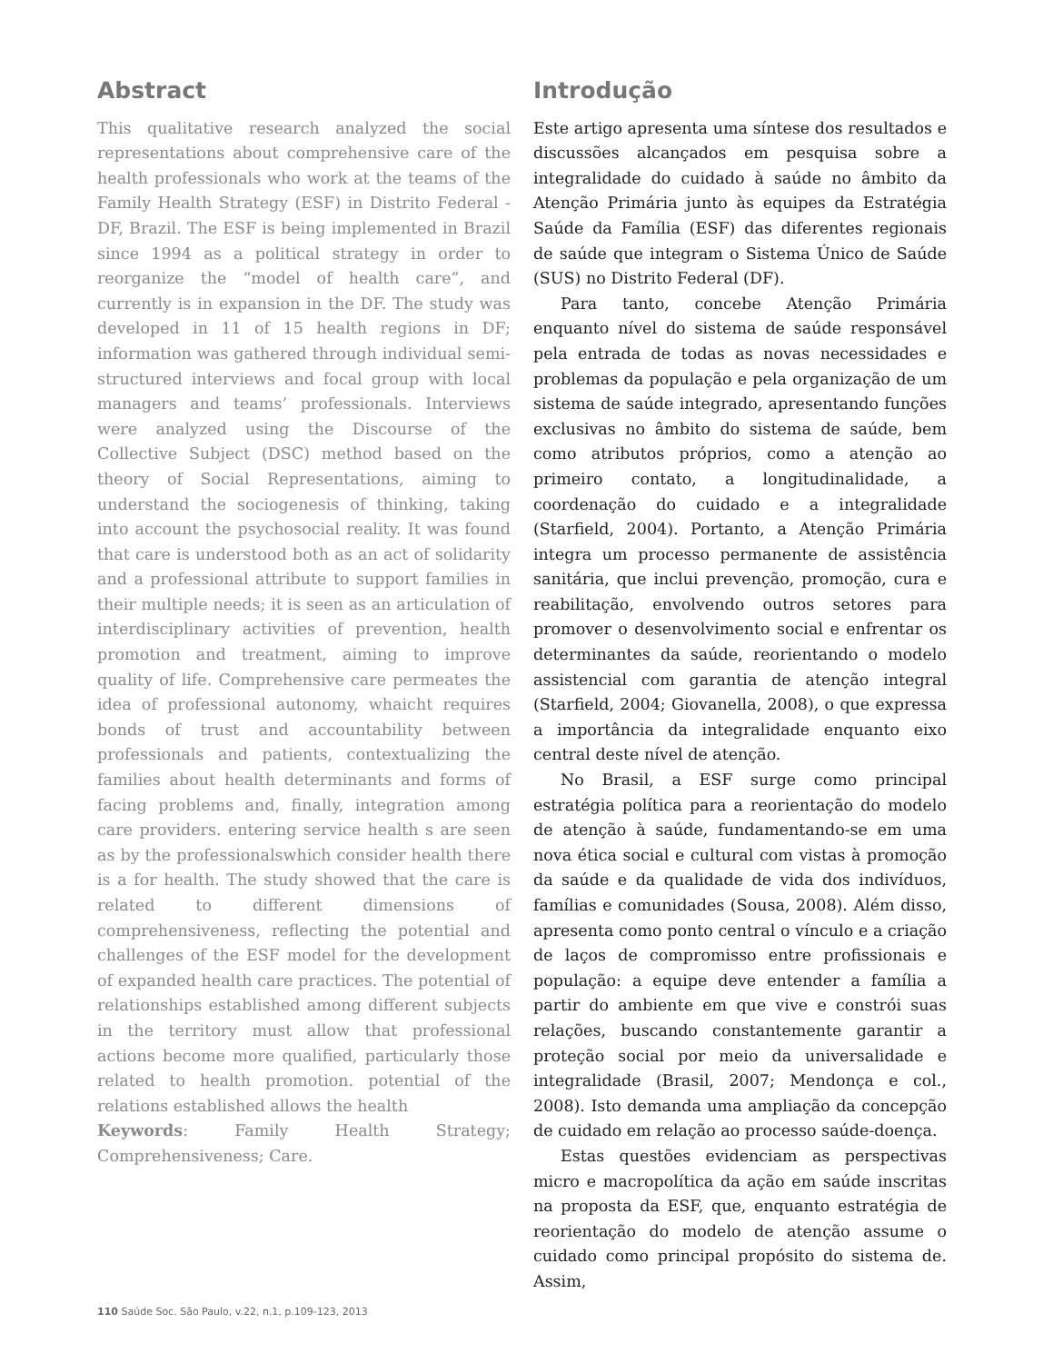Abstract
This qualitative research analyzed the social representations about comprehensive care of the health professionals who work at the teams of the Family Health Strategy (ESF) in Distrito Federal - DF, Brazil. The ESF is being implemented in Brazil since 1994 as a political strategy in order to reorganize the “model of health care”, and currently is in expansion in the DF. The study was developed in 11 of 15 health regions in DF; information was gathered through individual semi-structured interviews and focal group with local managers and teams’ professionals. Interviews were analyzed using the Discourse of the Collective Subject (DSC) method based on the theory of Social Representations, aiming to understand the sociogenesis of thinking, taking into account the psychosocial reality. It was found that care is understood both as an act of solidarity and a professional attribute to support families in their multiple needs; it is seen as an articulation of interdisciplinary activities of prevention, health promotion and treatment, aiming to improve quality of life. Comprehensive care permeates the idea of professional autonomy, whaicht requires bonds of trust and accountability between professionals and patients, contextualizing the families about health determinants and forms of facing problems and, finally, integration among care providers. entering service health s are seen as by the professionalswhich consider health there is a for health. The study showed that the care is related to different dimensions of comprehensiveness, reflecting the potential and challenges of the ESF model for the development of expanded health care practices. The potential of relationships established among different subjects in the territory must allow that professional actions become more qualified, particularly those related to health promotion. potential of the relations established allows the health
Keywords: Family Health Strategy; Comprehensiveness; Care.
Introdução
Este artigo apresenta uma síntese dos resultados e discussões alcançados em pesquisa sobre a integralidade do cuidado à saúde no âmbito da Atenção Primária junto às equipes da Estratégia Saúde da Família (ESF) das diferentes regionais de saúde que integram o Sistema Único de Saúde (SUS) no Distrito Federal (DF).
Para tanto, concebe Atenção Primária enquanto nível do sistema de saúde responsável pela entrada de todas as novas necessidades e problemas da população e pela organização de um sistema de saúde integrado, apresentando funções exclusivas no âmbito do sistema de saúde, bem como atributos próprios, como a atenção ao primeiro contato, a longitudinalidade, a coordenação do cuidado e a integralidade (Starfield, 2004). Portanto, a Atenção Primária integra um processo permanente de assistência sanitária, que inclui prevenção, promoção, cura e reabilitação, envolvendo outros setores para promover o desenvolvimento social e enfrentar os determinantes da saúde, reorientando o modelo assistencial com garantia de atenção integral (Starfield, 2004; Giovanella, 2008), o que expressa a importância da integralidade enquanto eixo central deste nível de atenção.
No Brasil, a ESF surge como principal estratégia política para a reorientação do modelo de atenção à saúde, fundamentando-se em uma nova ética social e cultural com vistas à promoção da saúde e da qualidade de vida dos indivíduos, famílias e comunidades (Sousa, 2008). Além disso, apresenta como ponto central o vínculo e a criação de laços de compromisso entre profissionais e população: a equipe deve entender a família a partir do ambiente em que vive e constrói suas relações, buscando constantemente garantir a proteção social por meio da universalidade e integralidade (Brasil, 2007; Mendonça e col., 2008). Isto demanda uma ampliação da concepção de cuidado em relação ao processo saúde-doença.
Estas questões evidenciam as perspectivas micro e macropolítica da ação em saúde inscritas na proposta da ESF, que, enquanto estratégia de reorientação do modelo de atenção assume o cuidado como principal propósito do sistema de. Assim,
110 Saúde Soc. São Paulo, v.22, n.1, p.109-123, 2013